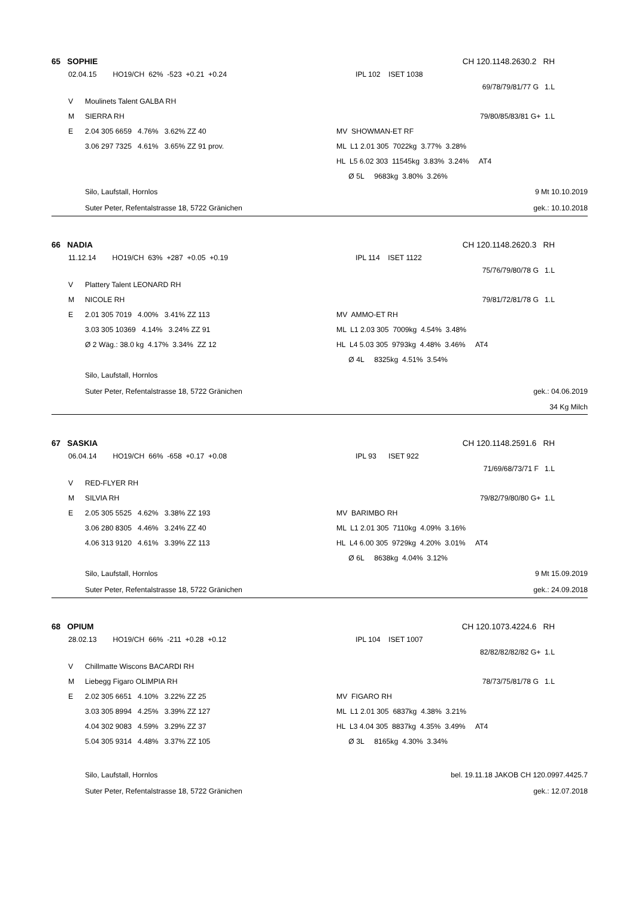65 SOPHIE CH 120.1148.2630.2 RH
02.04.15 HO19/CH 62% -523 +0.21 +0.24 IPL 102 ISET 1038
69/78/79/81/77 G 1.L
V Moulinets Talent GALBA RH
M SIERRA RH 79/80/85/83/81 G+ 1.L
E 2.04 305 6659 4.76% 3.62% ZZ 40 MV SHOWMAN-ET RF
3.06 297 7325 4.61% 3.65% ZZ 91 prov. ML L1 2.01 305 7022kg 3.77% 3.28%
HL L5 6.02 303 11545kg 3.83% 3.24% AT4
Ø 5L 9683kg 3.80% 3.26%
Silo, Laufstall, Hornlos 9 Mt 10.10.2019
Suter Peter, Refentalstrasse 18, 5722 Gränichen gek.: 10.10.2018
66 NADIA CH 120.1148.2620.3 RH
11.12.14 HO19/CH 63% +287 +0.05 +0.19 IPL 114 ISET 1122
75/76/79/80/78 G 1.L
V Plattery Talent LEONARD RH
M NICOLE RH 79/81/72/81/78 G 1.L
E 2.01 305 7019 4.00% 3.41% ZZ 113 MV AMMO-ET RH
3.03 305 10369 4.14% 3.24% ZZ 91 ML L1 2.03 305 7009kg 4.54% 3.48%
Ø 2 Wäg.: 38.0 kg 4.17% 3.34% ZZ 12 HL L4 5.03 305 9793kg 4.48% 3.46% AT4
Ø 4L 8325kg 4.51% 3.54%
Silo, Laufstall, Hornlos
Suter Peter, Refentalstrasse 18, 5722 Gränichen gek.: 04.06.2019
34 Kg Milch
67 SASKIA CH 120.1148.2591.6 RH
06.04.14 HO19/CH 66% -658 +0.17 +0.08 IPL 93 ISET 922
71/69/68/73/71 F 1.L
V RED-FLYER RH
M SILVIA RH 79/82/79/80/80 G+ 1.L
E 2.05 305 5525 4.62% 3.38% ZZ 193 MV BARIMBO RH
3.06 280 8305 4.46% 3.24% ZZ 40 ML L1 2.01 305 7110kg 4.09% 3.16%
4.06 313 9120 4.61% 3.39% ZZ 113 HL L4 6.00 305 9729kg 4.20% 3.01% AT4
Ø 6L 8638kg 4.04% 3.12%
Silo, Laufstall, Hornlos 9 Mt 15.09.2019
Suter Peter, Refentalstrasse 18, 5722 Gränichen gek.: 24.09.2018
68 OPIUM CH 120.1073.4224.6 RH
28.02.13 HO19/CH 66% -211 +0.28 +0.12 IPL 104 ISET 1007
82/82/82/82/82 G+ 1.L
V Chillmatte Wiscons BACARDI RH
M Liebegg Figaro OLIMPIA RH 78/73/75/81/78 G 1.L
E 2.02 305 6651 4.10% 3.22% ZZ 25 MV FIGARO RH
3.03 305 8994 4.25% 3.39% ZZ 127 ML L1 2.01 305 6837kg 4.38% 3.21%
4.04 302 9083 4.59% 3.29% ZZ 37 HL L3 4.04 305 8837kg 4.35% 3.49% AT4
5.04 305 9314 4.48% 3.37% ZZ 105 Ø 3L 8165kg 4.30% 3.34%
Silo, Laufstall, Hornlos bel. 19.11.18 JAKOB CH 120.0997.4425.7
Suter Peter, Refentalstrasse 18, 5722 Gränichen gek.: 12.07.2018